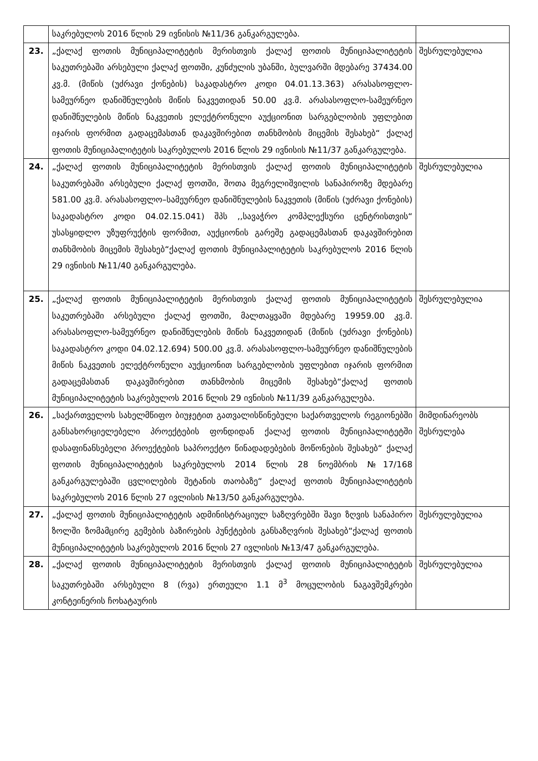| | საკრებულოს 2016 წლის 29 ივნისის №11/36 განკარგულება. | |
| 23. | „ქალაქ ფოთის მუნიციპალიტეტის მერისთვის ქალაქ ფოთის მუნიციპალიტეტის საკუთრებაში არსებული ქალაქ ფოთში, კუნძულის უბანში, ბულვარში მდებარე 37434.00 კვ.მ. (მიწის (უძრავი ქონების) საკადასტრო კოდი 04.01.13.363) არასასოფლო-სამეურნეო დანიშნულების მიწის ნაკვეთიდან 50.00 კვ.მ. არასასოფლო-სამეურნეო დანიშნულების მიწის ნაკვეთის ელექტრონული აუქციონით სარგებლობის უფლებით იჯარის ფორმით გადაცემასთან დაკავშირებით თანხმობის მიცემის შესახებ“ ქალაქ ფოთის მუნიციპალიტეტის საკრებულოს 2016 წლის 29 ივნისის №11/37 განკარგულება. | შესრულებულია |
| 24. | „ქალაქ ფოთის მუნიციპალიტეტის მერისთვის ქალაქ ფოთის მუნიციპალიტეტის საკუთრებაში არსებული ქალაქ ფოთში, შოთა მეგრელიშვილის სანაპიროზე მდებარე 581.00 კვ.მ. არასასოფლო–სამეურნეო დანიშნულების ნაკვეთის (მიწის (უძრავი ქონების) საკადასტრო კოდი 04.02.15.041) შპს ,,სავაჭრო კომპლექსური ცენტრისთვის“ უსასყიდლო უზუფრუქტის ფორმით, აუქციონის გარეშე გადაცემასთან დაკავშირებით თანხმობის მიცემის შესახებ“ქალაქ ფოთის მუნიციპალიტეტის საკრებულოს 2016 წლის 29 ივნისის №11/40 განკარგულება. | შესრულებულია |
| 25. | „ქალაქ ფოთის მუნიციპალიტეტის მერისთვის ქალაქ ფოთის მუნიციპალიტეტის საკუთრებაში არსებული ქალაქ ფოთში, მალთაყვაში მდებარე 19959.00 კვ.მ. არასასოფლო-სამეურნეო დანიშნულების მიწის ნაკვეთიდან (მიწის (უძრავი ქონების) საკადასტრო კოდი 04.02.12.694) 500.00 კვ.მ. არასასოფლო-სამეურნეო დანიშნულების მიწის ნაკვეთის ელექტრონული აუქციონით სარგებლობის უფლებით იჯარის ფორმით გადაცემასთან დაკავშირებით თანხმობის მიცემის შესახებ“ქალაქ ფოთის მუნიციპალიტეტის საკრებულოს 2016 წლის 29 ივნისის №11/39 განკარგულება. | შესრულებულია |
| 26. | „საქართველოს სახელმწიფო ბიუჯეტით გათვალისწინებული საქართველოს რეგიონებში განსახორციელებელი პროექტების ფონდიდან ქალაქ ფოთის მუნიციპალიტეტში დასაფინანსებელი პროექტების საპროექტო წინადადებების მოწონების შესახებ“ ქალაქ ფოთის მუნიციპალიტეტის საკრებულოს 2014 წლის 28 ნოემბრის №17/168 განკარგულებაში ცვლილების შეტანის თაობაზე“ ქალაქ ფოთის მუნიციპალიტეტის საკრებულოს 2016 წლის 27 ივლისის №13/50 განკარგულება. | მიმდინარეობს შესრულება |
| 27. | „ქალაქ ფოთის მუნიციპალიტეტის ადმინისტრაციულ საზღვრებში შავი ზღვის სანაპირო ზოლში ზომამცირე გემების ბაზირების პუნქტების განსაზღვრის შესახებ“ქალაქ ფოთის მუნიციპალიტეტის საკრებულოს 2016 წლის 27 ივლისის №13/47 განკარგულება. | შესრულებულია |
| 28. | „ქალაქ ფოთის მუნიციპალიტეტის მერისთვის ქალაქ ფოთის მუნიციპალიტეტის საკუთრებაში არსებული 8 (რვა) ერთეული 1.1 მ<sup>3</sup> მოცულობის ნაგავშემკრები კონტეინერის ჩოხატაურის | შესრულებულია |